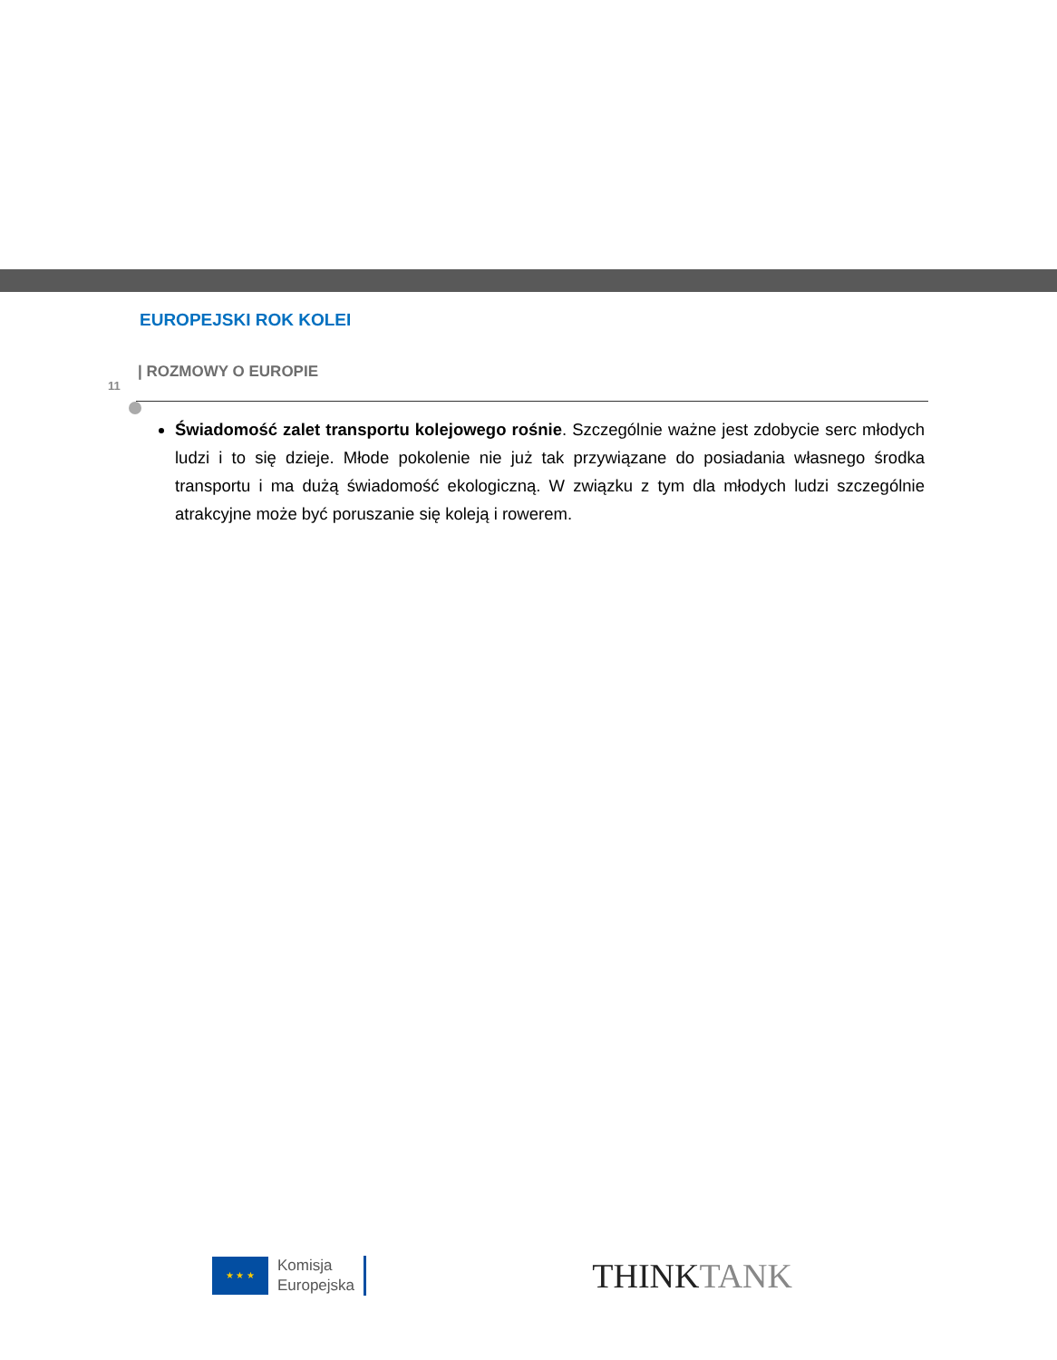EUROPEJSKI ROK KOLEI
| ROZMOWY O EUROPIE
11
Świadomość zalet transportu kolejowego rośnie. Szczególnie ważne jest zdobycie serc młodych ludzi i to się dzieje. Młode pokolenie nie już tak przywiązane do posiadania własnego środka transportu i ma dużą świadomość ekologiczną. W związku z tym dla młodych ludzi szczególnie atrakcyjne może być poruszanie się koleją i rowerem.
★ ★ ★
Komisja
Europejska
THINKTANK